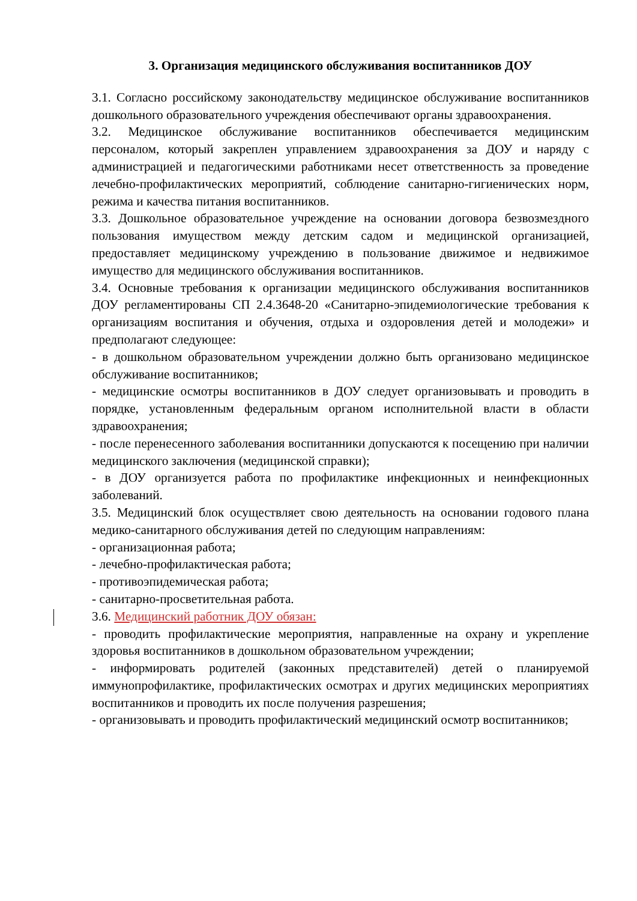3. Организация медицинского обслуживания воспитанников ДОУ
3.1. Согласно российскому законодательству медицинское обслуживание воспитанников дошкольного образовательного учреждения обеспечивают органы здравоохранения.
3.2. Медицинское обслуживание воспитанников обеспечивается медицинским персоналом, который закреплен управлением здравоохранения за ДОУ и наряду с администрацией и педагогическими работниками несет ответственность за проведение лечебно-профилактических мероприятий, соблюдение санитарно-гигиенических норм, режима и качества питания воспитанников.
3.3. Дошкольное образовательное учреждение на основании договора безвозмездного пользования имуществом между детским садом и медицинской организацией, предоставляет медицинскому учреждению в пользование движимое и недвижимое имущество для медицинского обслуживания воспитанников.
3.4. Основные требования к организации медицинского обслуживания воспитанников ДОУ регламентированы СП 2.4.3648-20 «Санитарно-эпидемиологические требования к организациям воспитания и обучения, отдыха и оздоровления детей и молодежи» и предполагают следующее:
- в дошкольном образовательном учреждении должно быть организовано медицинское обслуживание воспитанников;
- медицинские осмотры воспитанников в ДОУ следует организовывать и проводить в порядке, установленным федеральным органом исполнительной власти в области здравоохранения;
- после перенесенного заболевания воспитанники допускаются к посещению при наличии медицинского заключения (медицинской справки);
- в ДОУ организуется работа по профилактике инфекционных и неинфекционных заболеваний.
3.5. Медицинский блок осуществляет свою деятельность на основании годового плана медико-санитарного обслуживания детей по следующим направлениям:
- организационная работа;
- лечебно-профилактическая работа;
- противоэпидемическая работа;
- санитарно-просветительная работа.
3.6. Медицинский работник ДОУ обязан:
- проводить профилактические мероприятия, направленные на охрану и укрепление здоровья воспитанников в дошкольном образовательном учреждении;
- информировать родителей (законных представителей) детей о планируемой иммунопрофилактике, профилактических осмотрах и других медицинских мероприятиях воспитанников и проводить их после получения разрешения;
- организовывать и проводить профилактический медицинский осмотр воспитанников;